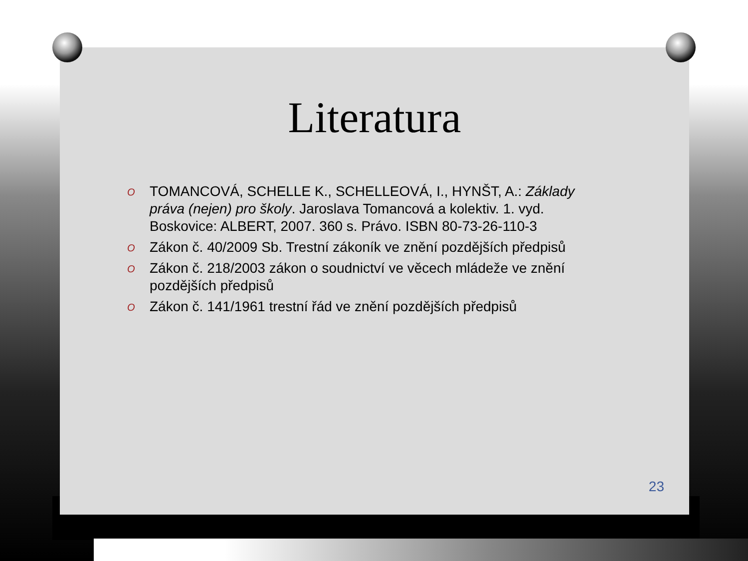Literatura
O TOMANCOVÁ, SCHELLE K., SCHELLEOVÁ, I., HYNŠT, A.: Základy práva (nejen) pro školy. Jaroslava Tomancová a kolektiv. 1. vyd. Boskovice: ALBERT, 2007. 360 s. Právo. ISBN 80-73-26-110-3
O Zákon č. 40/2009 Sb. Trestní zákoník ve znění pozdějších předpisů
O Zákon č. 218/2003 zákon o soudnictví ve věcech mládeže ve znění pozdějších předpisů
O Zákon č. 141/1961 trestní řád ve znění pozdějších předpisů
23